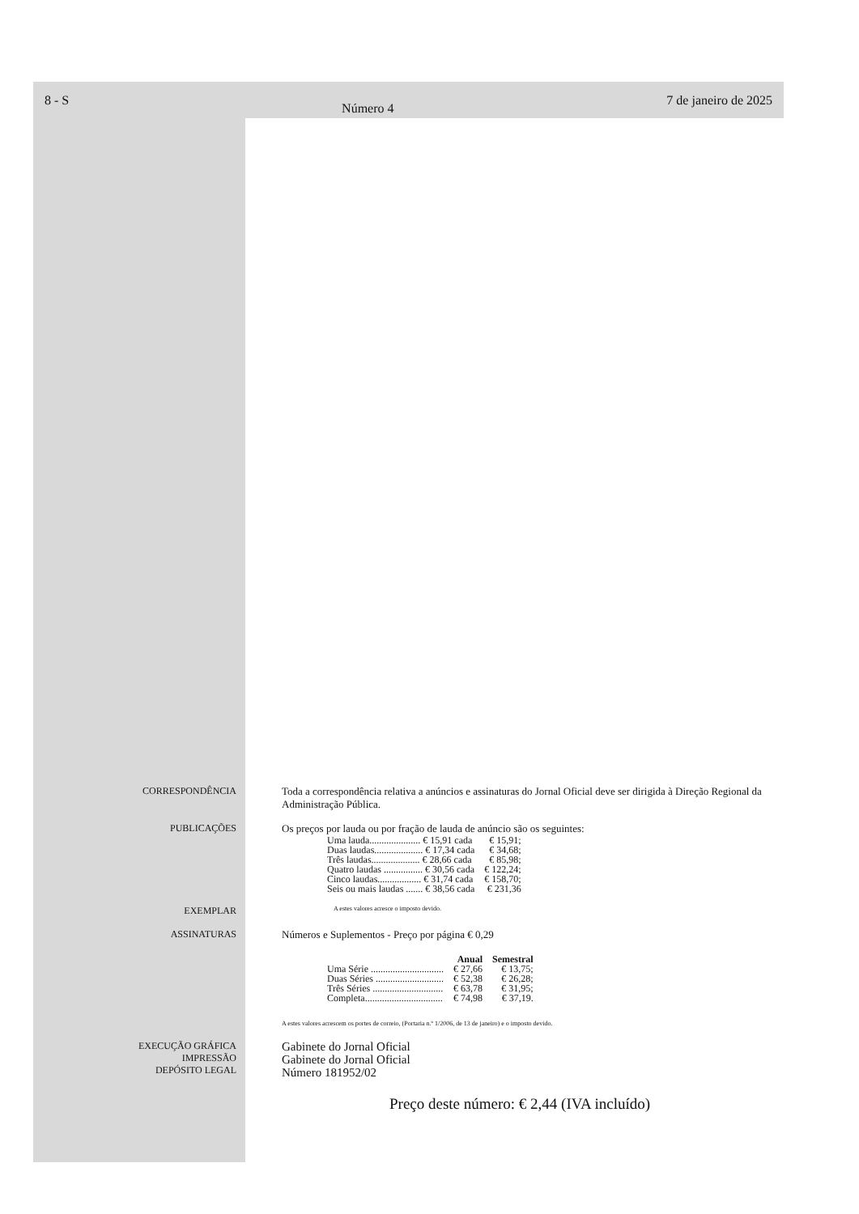8 - S Número 4 7 de janeiro de 2025
CORRESPONDÊNCIA Toda a correspondência relativa a anúncios e assinaturas do Jornal Oficial deve ser dirigida à Direção Regional da Administração Pública.
PUBLICAÇÕES Os preços por lauda ou por fração de lauda de anúncio são os seguintes:
| Uma lauda..................... € 15,91 cada | € 15,91; |
| Duas laudas.................... € 17,34 cada | € 34,68; |
| Três laudas.................... € 28,66 cada | € 85,98; |
| Quatro laudas ................ € 30,56 cada | € 122,24; |
| Cinco laudas.................. € 31,74 cada | € 158,70; |
| Seis ou mais laudas ....... € 38,56 cada | € 231,36 |
EXEMPLAR
A estes valores acresce o imposto devido.
ASSINATURAS Números e Suplementos - Preço por página € 0,29
| | Anual | Semestral |
| --- | --- | --- |
| Uma Série .............................. | € 27,66 | € 13,75; |
| Duas Séries ............................ | € 52,38 | € 26,28; |
| Três Séries ............................. | € 63,78 | € 31,95; |
| Completa................................ | € 74,98 | € 37,19. |
A estes valores acrescem os portes de correio, (Portaria n.º 1/2006, de 13 de janeiro) e o imposto devido.
EXECUÇÃO GRÁFICA
IMPRESSÃO
DEPÓSITO LEGAL
Gabinete do Jornal Oficial
Gabinete do Jornal Oficial
Número 181952/02
Preço deste número: € 2,44 (IVA incluído)